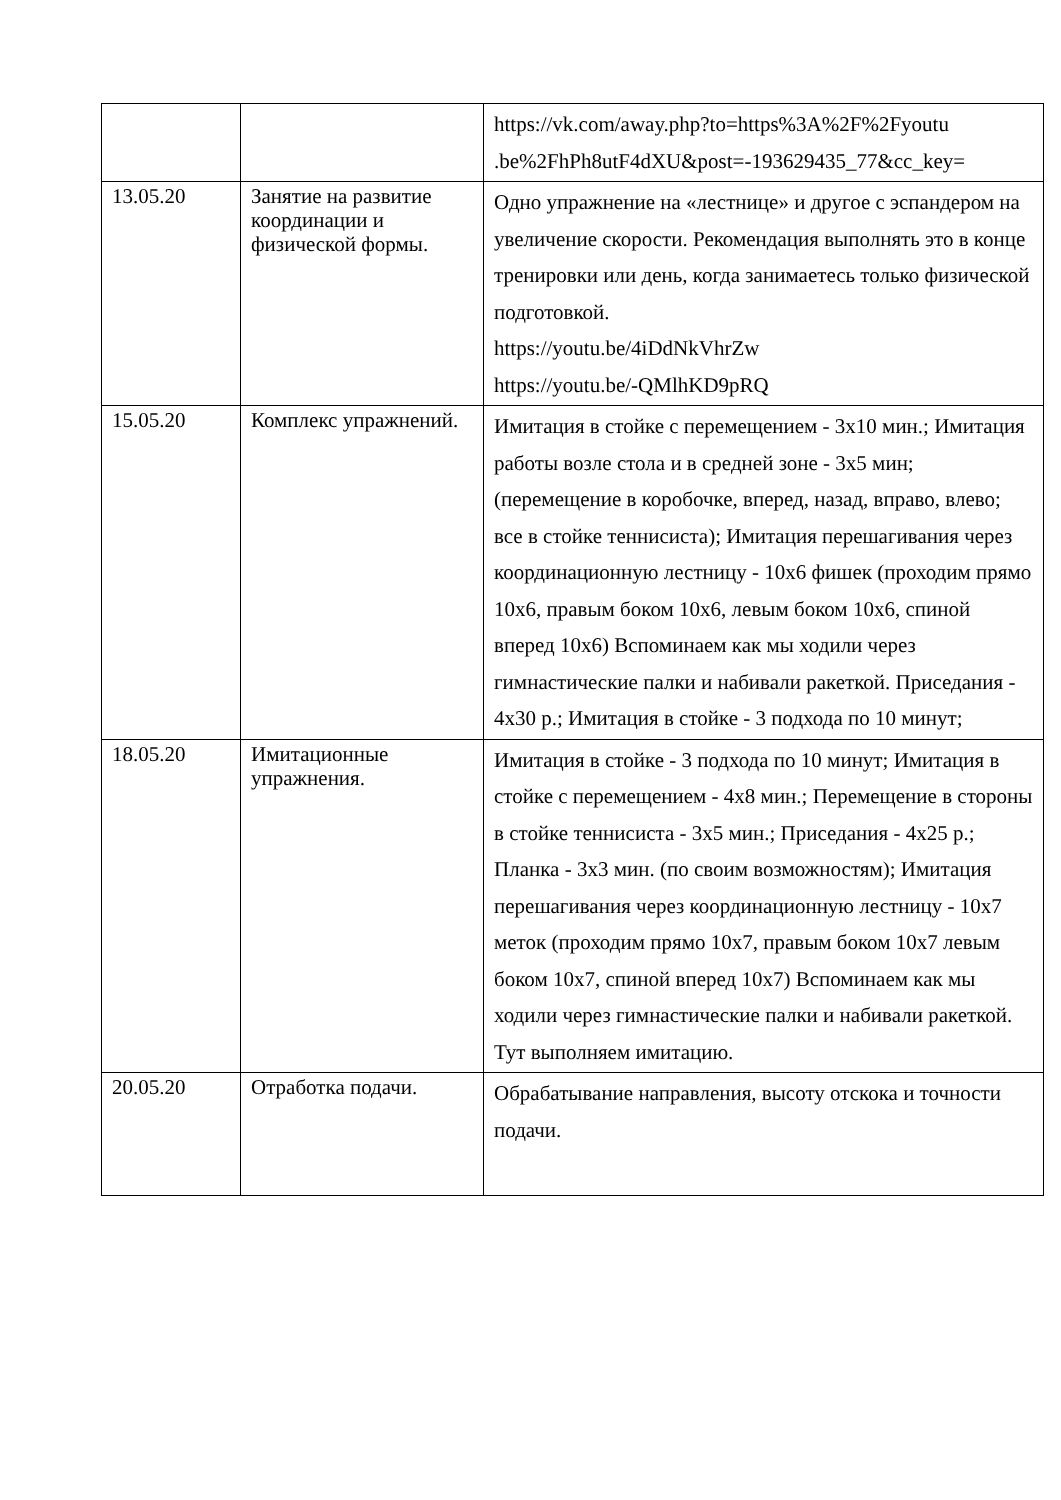| | | https://vk.com/away.php?to=https%3A%2F%2Fyoutu .be%2FhPh8utF4dXU&post=-193629435_77&cc_key= |
| 13.05.20 | Занятие на развитие координации и физической формы. | Одно упражнение на «лестнице» и другое с эспандером на увеличение скорости. Рекомендация выполнять это в конце тренировки или день, когда занимаетесь только физической подготовкой. https://youtu.be/4iDdNkVhrZw https://youtu.be/-QMlhKD9pRQ |
| 15.05.20 | Комплекс упражнений. | Имитация в стойке с перемещением - 3x10 мин.; Имитация работы возле стола и в средней зоне - 3x5 мин; (перемещение в коробочке, вперед, назад, вправо, влево; все в стойке теннисиста); Имитация перешагивания через координационную лестницу - 10x6 фишек (проходим прямо 10x6, правым боком 10x6, левым боком 10x6, спиной вперед 10x6) Вспоминаем как мы ходили через гимнастические палки и набивали ракеткой. Приседания - 4x30 р.; Имитация в стойке - 3 подхода по 10 минут; |
| 18.05.20 | Имитационные упражнения. | Имитация в стойке - 3 подхода по 10 минут; Имитация в стойке с перемещением - 4x8 мин.; Перемещение в стороны в стойке теннисиста - 3x5 мин.; Приседания - 4x25 р.; Планка - 3x3 мин. (по своим возможностям); Имитация перешагивания через координационную лестницу - 10x7 меток (проходим прямо 10x7, правым боком 10x7 левым боком 10x7, спиной вперед 10x7) Вспоминаем как мы ходили через гимнастические палки и набивали ракеткой. Тут выполняем имитацию. |
| 20.05.20 | Отработка подачи. | Обрабатывание направления, высоту отскока и точности подачи. |